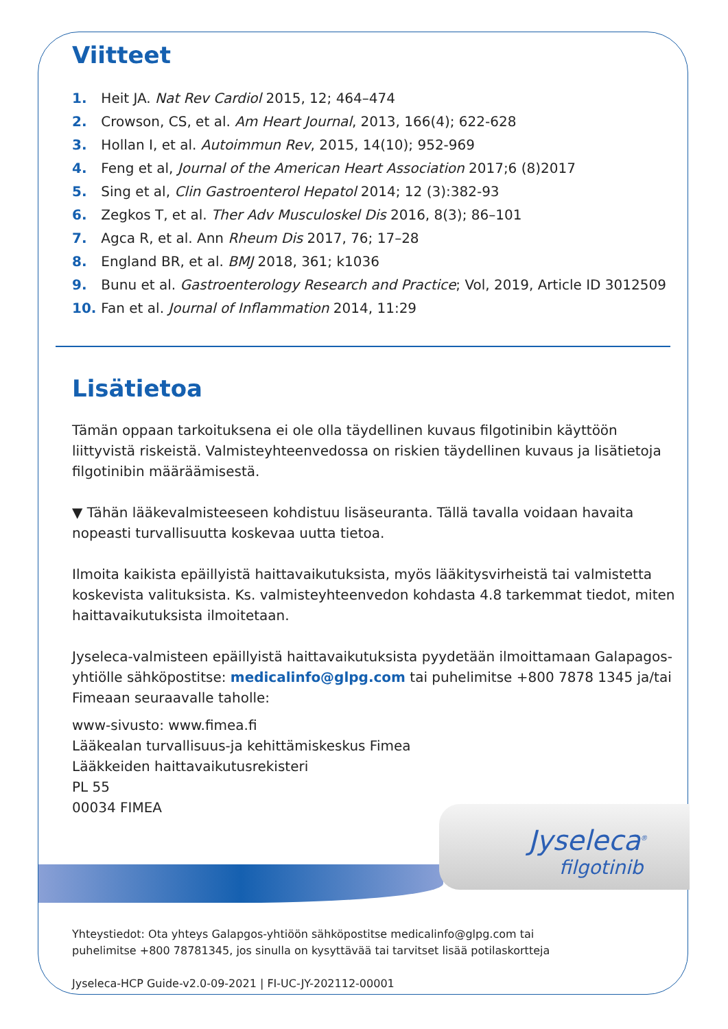Viitteet
1. Heit JA. Nat Rev Cardiol 2015, 12; 464–474
2. Crowson, CS, et al. Am Heart Journal, 2013, 166(4); 622-628
3. Hollan I, et al. Autoimmun Rev, 2015, 14(10); 952-969
4. Feng et al, Journal of the American Heart Association 2017;6 (8)2017
5. Sing et al, Clin Gastroenterol Hepatol 2014; 12 (3):382-93
6. Zegkos T, et al. Ther Adv Musculoskel Dis 2016, 8(3); 86–101
7. Agca R, et al. Ann Rheum Dis 2017, 76; 17–28
8. England BR, et al. BMJ 2018, 361; k1036
9. Bunu et al. Gastroenterology Research and Practice; Vol, 2019, Article ID 3012509
10. Fan et al. Journal of Inflammation 2014, 11:29
Lisätietoa
Tämän oppaan tarkoituksena ei ole olla täydellinen kuvaus filgotinibin käyttöön liittyvistä riskeistä. Valmisteyhteenvedossa on riskien täydellinen kuvaus ja lisätietoja filgotinibin määräämisestä.
▼ Tähän lääkevalmisteeseen kohdistuu lisäseuranta. Tällä tavalla voidaan havaita nopeasti turvallisuutta koskevaa uutta tietoa.
Ilmoita kaikista epäillyistä haittavaikutuksista, myös lääkitysvirheistä tai valmistetta koskevista valituksista. Ks. valmisteyhteenvedon kohdasta 4.8 tarkemmat tiedot, miten haittavaikutuksista ilmoitetaan.
Jyseleca-valmisteen epäillyistä haittavaikutuksista pyydetään ilmoittamaan Galapagos-yhtiölle sähköpostitse: medicalinfo@glpg.com tai puhelimitse +800 7878 1345 ja/tai Fimeaan seuraavalle taholle:
www-sivusto: www.fimea.fi
Lääkealan turvallisuus-ja kehittämiskeskus Fimea
Lääkkeiden haittavaikutusrekisteri
PL 55
00034 FIMEA
Jyseleca<sup>®</sup>
filgotinib
Yhteystiedot: Ota yhteys Galapgos-yhtiöön sähköpostitse medicalinfo@glpg.com tai
puhelimitse +800 78781345, jos sinulla on kysyttävää tai tarvitset lisää potilaskortteja
Jyseleca-HCP Guide-v2.0-09-2021 | FI-UC-JY-202112-00001